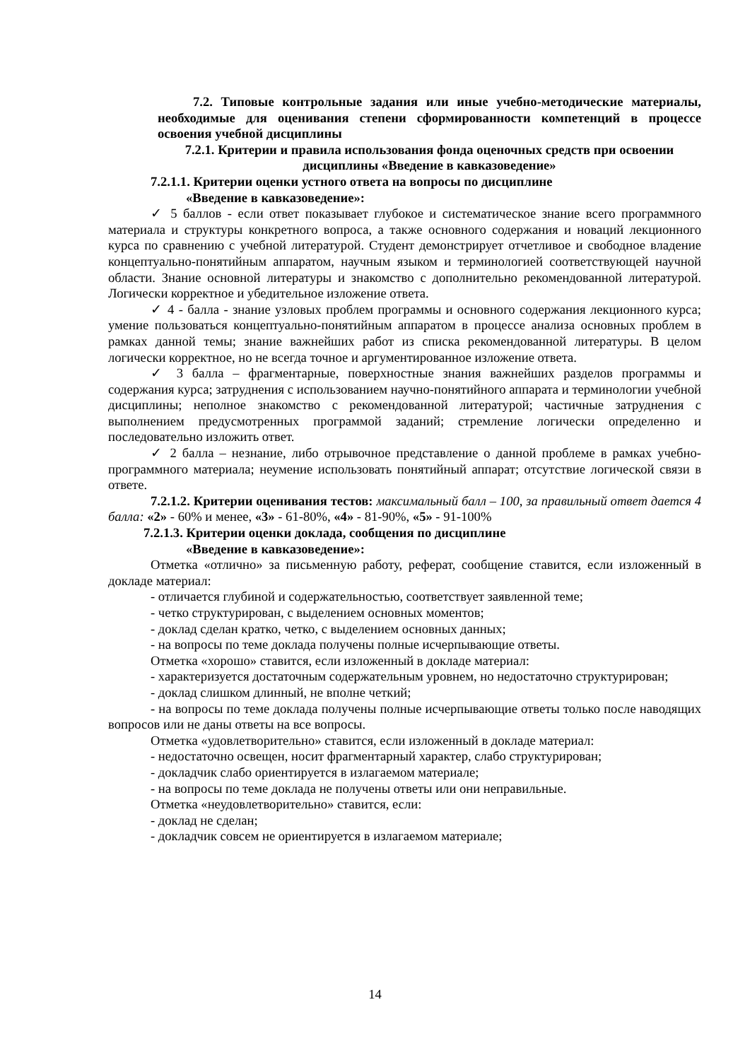7.2. Типовые контрольные задания или иные учебно-методические материалы, необходимые для оценивания степени сформированности компетенций в процессе освоения учебной дисциплины
7.2.1. Критерии и правила использования фонда оценочных средств при освоении дисциплины «Введение в кавказоведение»
7.2.1.1. Критерии оценки устного ответа на вопросы по дисциплине
«Введение в кавказоведение»:
✓ 5 баллов - если ответ показывает глубокое и систематическое знание всего программного материала и структуры конкретного вопроса, а также основного содержания и новаций лекционного курса по сравнению с учебной литературой. Студент демонстрирует отчетливое и свободное владение концептуально-понятийным аппаратом, научным языком и терминологией соответствующей научной области. Знание основной литературы и знакомство с дополнительно рекомендованной литературой. Логически корректное и убедительное изложение ответа.
✓ 4 - балла - знание узловых проблем программы и основного содержания лекционного курса; умение пользоваться концептуально-понятийным аппаратом в процессе анализа основных проблем в рамках данной темы; знание важнейших работ из списка рекомендованной литературы. В целом логически корректное, но не всегда точное и аргументированное изложение ответа.
✓ 3 балла – фрагментарные, поверхностные знания важнейших разделов программы и содержания курса; затруднения с использованием научно-понятийного аппарата и терминологии учебной дисциплины; неполное знакомство с рекомендованной литературой; частичные затруднения с выполнением предусмотренных программой заданий; стремление логически определенно и последовательно изложить ответ.
✓ 2 балла – незнание, либо отрывочное представление о данной проблеме в рамках учебно-программного материала; неумение использовать понятийный аппарат; отсутствие логической связи в ответе.
7.2.1.2. Критерии оценивания тестов: максимальный балл – 100, за правильный ответ дается 4 балла: «2» - 60% и менее, «3» - 61-80%, «4» - 81-90%, «5» - 91-100%
7.2.1.3. Критерии оценки доклада, сообщения по дисциплине
«Введение в кавказоведение»:
Отметка «отлично» за письменную работу, реферат, сообщение ставится, если изложенный в докладе материал:
- отличается глубиной и содержательностью, соответствует заявленной теме;
- четко структурирован, с выделением основных моментов;
- доклад сделан кратко, четко, с выделением основных данных;
- на вопросы по теме доклада получены полные исчерпывающие ответы.
Отметка «хорошо» ставится, если изложенный в докладе материал:
- характеризуется достаточным содержательным уровнем, но недостаточно структурирован;
- доклад слишком длинный, не вполне четкий;
- на вопросы по теме доклада получены полные исчерпывающие ответы только после наводящих вопросов или не даны ответы на все вопросы.
Отметка «удовлетворительно» ставится, если изложенный в докладе материал:
- недостаточно освещен, носит фрагментарный характер, слабо структурирован;
- докладчик слабо ориентируется в излагаемом материале;
- на вопросы по теме доклада не получены ответы или они неправильные.
Отметка «неудовлетворительно» ставится, если:
- доклад не сделан;
- докладчик совсем не ориентируется в излагаемом материале;
14